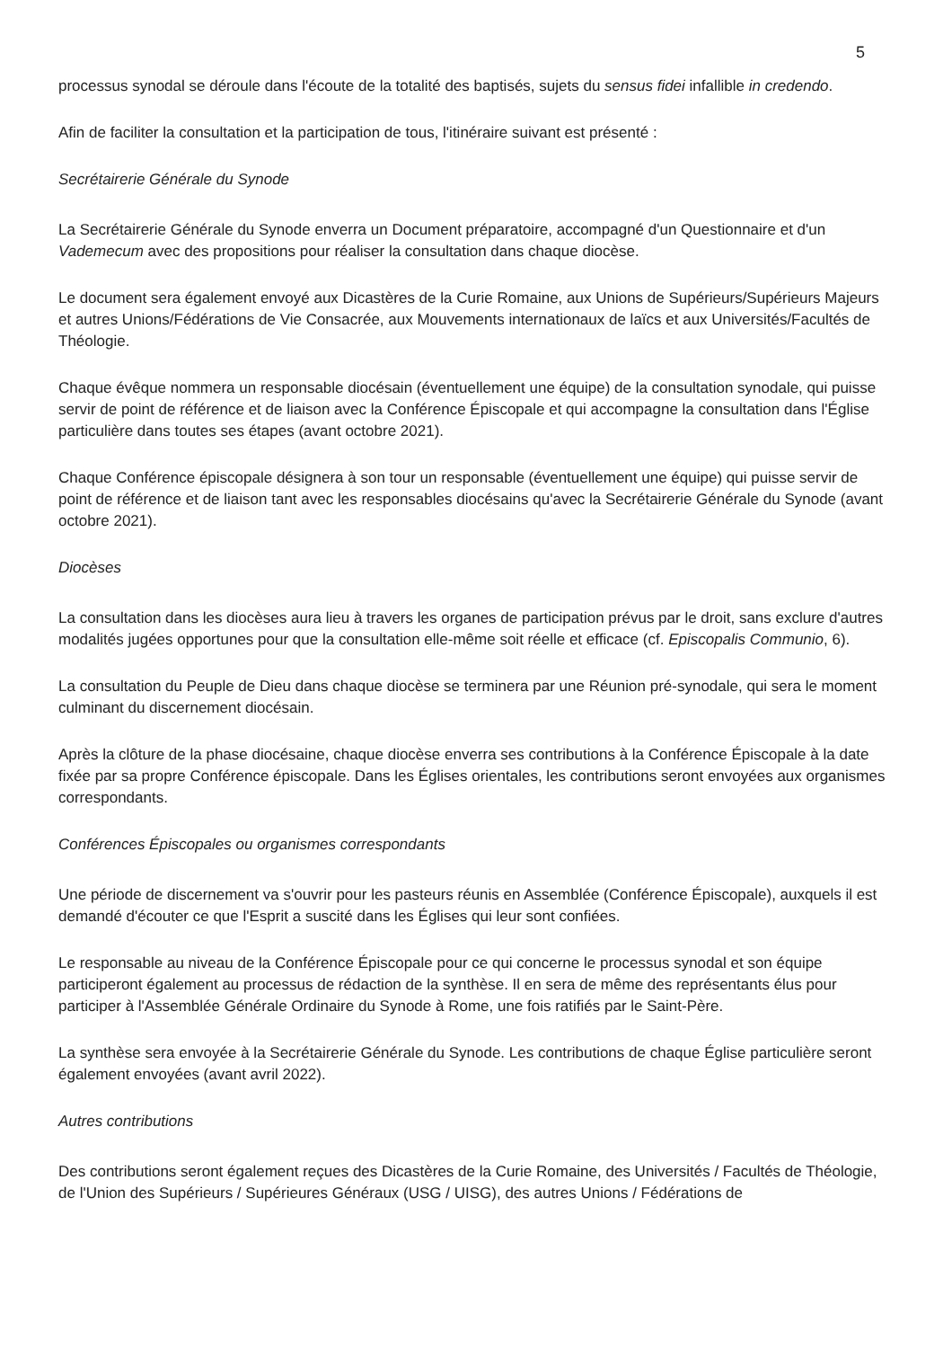5
processus synodal se déroule dans l'écoute de la totalité des baptisés, sujets du sensus fidei infallible in credendo.
Afin de faciliter la consultation et la participation de tous, l'itinéraire suivant est présenté :
Secrétairerie Générale du Synode
La Secrétairerie Générale du Synode enverra un Document préparatoire, accompagné d'un Questionnaire et d'un Vademecum avec des propositions pour réaliser la consultation dans chaque diocèse.
Le document sera également envoyé aux Dicastères de la Curie Romaine, aux Unions de Supérieurs/Supérieurs Majeurs et autres Unions/Fédérations de Vie Consacrée, aux Mouvements internationaux de laïcs et aux Universités/Facultés de Théologie.
Chaque évêque nommera un responsable diocésain (éventuellement une équipe) de la consultation synodale, qui puisse servir de point de référence et de liaison avec la Conférence Épiscopale et qui accompagne la consultation dans l'Église particulière dans toutes ses étapes (avant octobre 2021).
Chaque Conférence épiscopale désignera à son tour un responsable (éventuellement une équipe) qui puisse servir de point de référence et de liaison tant avec les responsables diocésains qu'avec la Secrétairerie Générale du Synode (avant octobre 2021).
Diocèses
La consultation dans les diocèses aura lieu à travers les organes de participation prévus par le droit, sans exclure d'autres modalités jugées opportunes pour que la consultation elle-même soit réelle et efficace (cf. Episcopalis Communio, 6).
La consultation du Peuple de Dieu dans chaque diocèse se terminera par une Réunion pré-synodale, qui sera le moment culminant du discernement diocésain.
Après la clôture de la phase diocésaine, chaque diocèse enverra ses contributions à la Conférence Épiscopale à la date fixée par sa propre Conférence épiscopale. Dans les Églises orientales, les contributions seront envoyées aux organismes correspondants.
Conférences Épiscopales ou organismes correspondants
Une période de discernement va s'ouvrir pour les pasteurs réunis en Assemblée (Conférence Épiscopale), auxquels il est demandé d'écouter ce que l'Esprit a suscité dans les Églises qui leur sont confiées.
Le responsable au niveau de la Conférence Épiscopale pour ce qui concerne le processus synodal et son équipe participeront également au processus de rédaction de la synthèse. Il en sera de même des représentants élus pour participer à l'Assemblée Générale Ordinaire du Synode à Rome, une fois ratifiés par le Saint-Père.
La synthèse sera envoyée à la Secrétairerie Générale du Synode. Les contributions de chaque Église particulière seront également envoyées (avant avril 2022).
Autres contributions
Des contributions seront également reçues des Dicastères de la Curie Romaine, des Universités / Facultés de Théologie, de l'Union des Supérieurs / Supérieures Généraux (USG / UISG), des autres Unions / Fédérations de